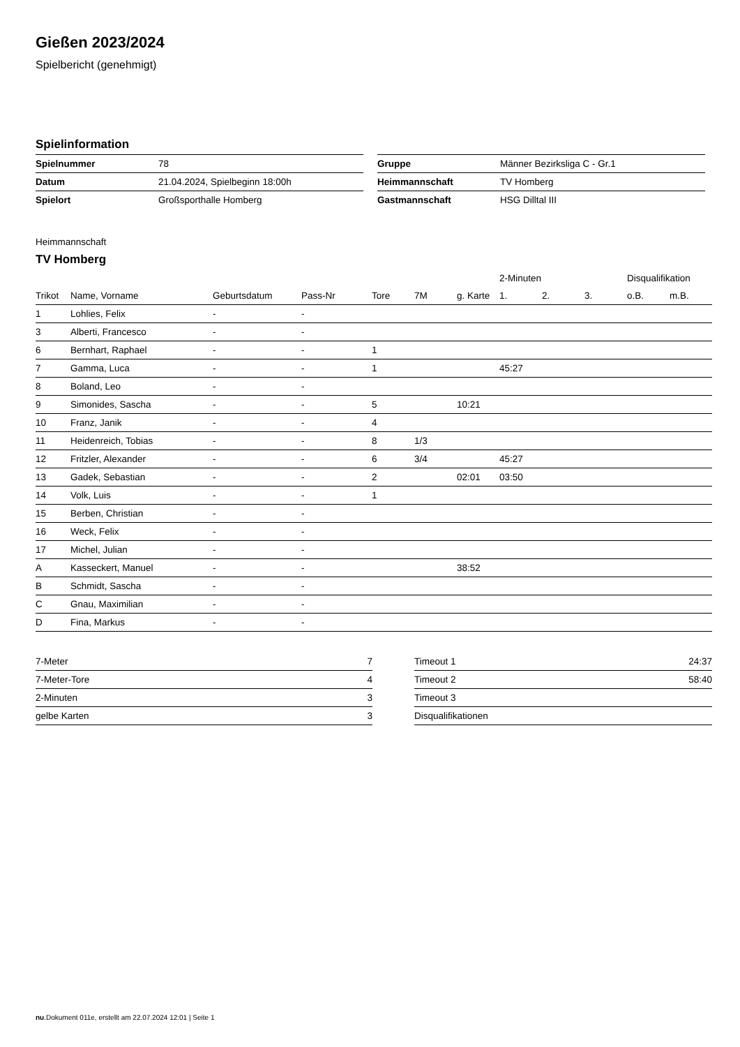Gießen 2023/2024
Spielbericht (genehmigt)
Spielinformation
| Spielnummer | 78 |
| Datum | 21.04.2024, Spielbeginn 18:00h |
| Spielort | Großsporthalle Homberg |
| Gruppe | Männer Bezirksliga C - Gr.1 |
| Heimmannschaft | TV Homberg |
| Gastmannschaft | HSG Dilltal III |
Heimmannschaft
TV Homberg
| | | | | | | | 2-Minuten | | | Disqualifikation | |
| --- | --- | --- | --- | --- | --- | --- | --- | --- | --- | --- | --- |
| Trikot | Name, Vorname | Geburtsdatum | Pass-Nr | Tore | 7M | g. Karte | 1. | 2. | 3. | o.B. | m.B. |
| 1 | Lohlies, Felix | - | - | | | | | | | | |
| 3 | Alberti, Francesco | - | - | | | | | | | | |
| 6 | Bernhart, Raphael | - | - | 1 | | | | | | | |
| 7 | Gamma, Luca | - | - | 1 | | | 45:27 | | | | |
| 8 | Boland, Leo | - | - | | | | | | | | |
| 9 | Simonides, Sascha | - | - | 5 | | 10:21 | | | | | |
| 10 | Franz, Janik | - | - | 4 | | | | | | | |
| 11 | Heidenreich, Tobias | - | - | 8 | 1/3 | | | | | | |
| 12 | Fritzler, Alexander | - | - | 6 | 3/4 | | 45:27 | | | | |
| 13 | Gadek, Sebastian | - | - | 2 | | 02:01 | 03:50 | | | | |
| 14 | Volk, Luis | - | - | 1 | | | | | | | |
| 15 | Berben, Christian | - | - | | | | | | | | |
| 16 | Weck, Felix | - | - | | | | | | | | |
| 17 | Michel, Julian | - | - | | | | | | | | |
| A | Kasseckert, Manuel | - | - | | | 38:52 | | | | | |
| B | Schmidt, Sascha | - | - | | | | | | | | |
| C | Gnau, Maximilian | - | - | | | | | | | | |
| D | Fina, Markus | - | - | | | | | | | | |
| 7-Meter | 7 |
| 7-Meter-Tore | 4 |
| 2-Minuten | 3 |
| gelbe Karten | 3 |
| Timeout 1 | 24:37 |
| Timeout 2 | 58:40 |
| Timeout 3 | |
| Disqualifikationen | |
nu.Dokument 011e, erstellt am 22.07.2024 12:01 | Seite 1